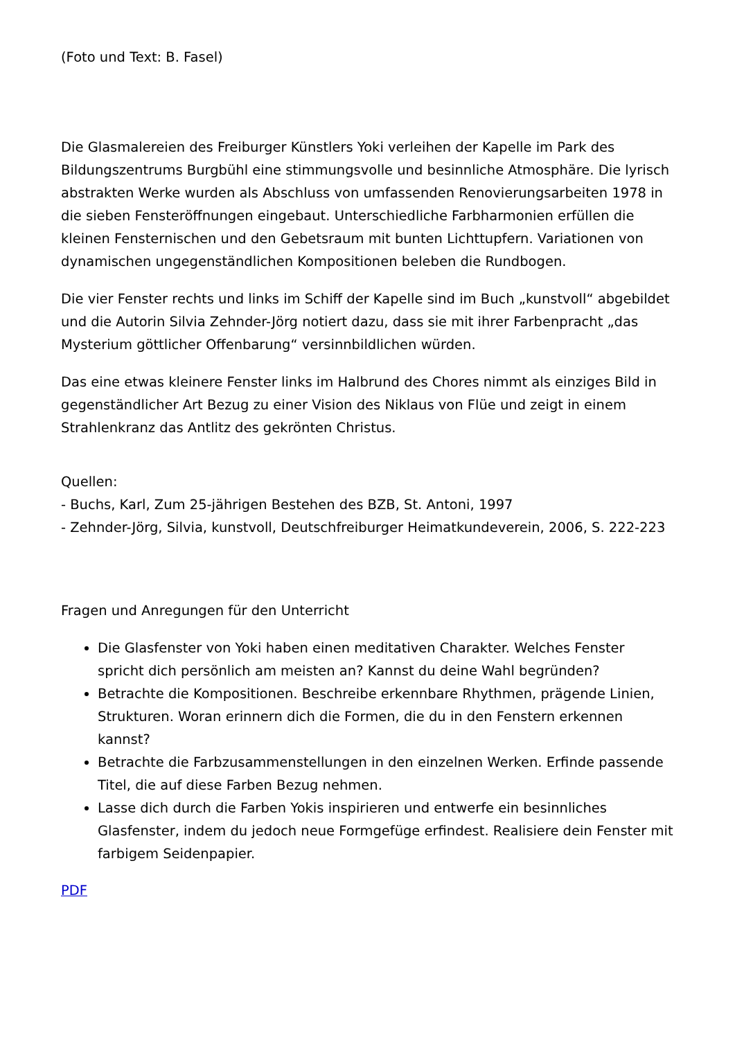(Foto und Text: B. Fasel)
Die Glasmalereien des Freiburger Künstlers Yoki verleihen der Kapelle im Park des Bildungszentrums Burgbühl eine stimmungsvolle und besinnliche Atmosphäre. Die lyrisch abstrakten Werke wurden als Abschluss von umfassenden Renovierungsarbeiten 1978 in die sieben Fensteröffnungen eingebaut. Unterschiedliche Farbharmonien erfüllen die kleinen Fensternischen und den Gebetsraum mit bunten Lichttupfern. Variationen von dynamischen ungegenständlichen Kompositionen beleben die Rundbogen.
Die vier Fenster rechts und links im Schiff der Kapelle sind im Buch „kunstvoll“ abgebildet und die Autorin Silvia Zehnder-Jörg notiert dazu, dass sie mit ihrer Farbenpracht „das Mysterium göttlicher Offenbarung“ versinnbildlichen würden.
Das eine etwas kleinere Fenster links im Halbrund des Chores nimmt als einziges Bild in gegenständlicher Art Bezug zu einer Vision des Niklaus von Flüe und zeigt in einem Strahlenkranz das Antlitz des gekrönten Christus.
Quellen:
- Buchs, Karl, Zum 25-jährigen Bestehen des BZB, St. Antoni, 1997
- Zehnder-Jörg, Silvia, kunstvoll, Deutschfreiburger Heimatkundeverein, 2006, S. 222-223
Fragen und Anregungen für den Unterricht
Die Glasfenster von Yoki haben einen meditativen Charakter. Welches Fenster spricht dich persönlich am meisten an? Kannst du deine Wahl begründen?
Betrachte die Kompositionen. Beschreibe erkennbare Rhythmen, prägende Linien, Strukturen. Woran erinnern dich die Formen, die du in den Fenstern erkennen kannst?
Betrachte die Farbzusammenstellungen in den einzelnen Werken. Erfinde passende Titel, die auf diese Farben Bezug nehmen.
Lasse dich durch die Farben Yokis inspirieren und entwerfe ein besinnliches Glasfenster, indem du jedoch neue Formgefüge erfindest. Realisiere dein Fenster mit farbigem Seidenpapier.
PDF